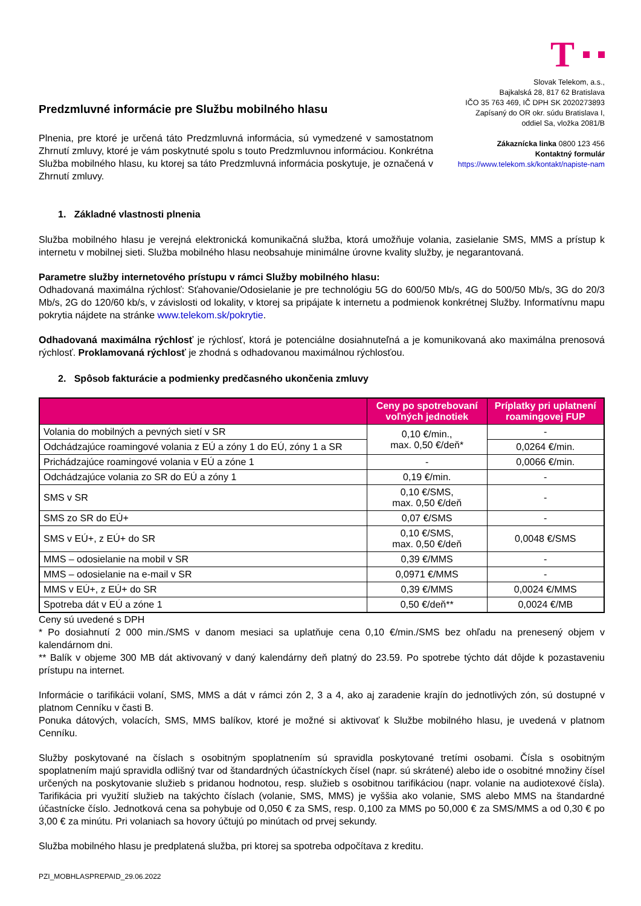Predzmluvné informácie pre Službu mobilného hlasu
Plnenia, pre ktoré je určená táto Predzmluvná informácia, sú vymedzené v samostatnom Zhrnutí zmluvy, ktoré je vám poskytnuté spolu s touto Predzmluvnou informáciou. Konkrétna Služba mobilného hlasu, ku ktorej sa táto Predzmluvná informácia poskytuje, je označená v Zhrnutí zmluvy.
T
Slovak Telekom, a.s.,
Bajkalská 28, 817 62 Bratislava
IČO 35 763 469, IČ DPH SK 2020273893
Zapísaný do OR okr. súdu Bratislava I,
oddiel Sa, vložka 2081/B
Zákaznícka linka 0800 123 456
Kontaktný formulár
https://www.telekom.sk/kontakt/napiste-nam
1. Základné vlastnosti plnenia
Služba mobilného hlasu je verejná elektronická komunikačná služba, ktorá umožňuje volania, zasielanie SMS, MMS a prístup k internetu v mobilnej sieti. Služba mobilného hlasu neobsahuje minimálne úrovne kvality služby, je negarantovaná.
Parametre služby internetového prístupu v rámci Služby mobilného hlasu:
Odhadovaná maximálna rýchlosť: Sťahovanie/Odosielanie je pre technológiu 5G do 600/50 Mb/s, 4G do 500/50 Mb/s, 3G do 20/3 Mb/s, 2G do 120/60 kb/s, v závislosti od lokality, v ktorej sa pripájate k internetu a podmienok konkrétnej Služby. Informatívnu mapu pokrytia nájdete na stránke www.telekom.sk/pokrytie.
Odhadovaná maximálna rýchlosť je rýchlosť, ktorá je potenciálne dosiahnuteľná a je komunikovaná ako maximálna prenosová rýchlosť. Proklamovaná rýchlosť je zhodná s odhadovanou maximálnou rýchlosťou.
2. Spôsob fakturácie a podmienky predčasného ukončenia zmluvy
| | Ceny po spotrebovaní voľných jednotiek | Príplatky pri uplatnení roamingovej FUP |
| --- | --- | --- |
| Volania do mobilných a pevných sietí v SR | 0,10 €/min., max. 0,50 €/deň* | - |
| Odchádzajúce roamingové volania z EÚ a zóny 1 do EÚ, zóny 1 a SR | | 0,0264 €/min. |
| Prichádzajúce roamingové volania v EÚ a zóne 1 | - | 0,0066 €/min. |
| Odchádzajúce volania zo SR do EÚ a zóny 1 | 0,19 €/min. | - |
| SMS v SR | 0,10 €/SMS, max. 0,50 €/deň | - |
| SMS zo SR do EÚ+ | 0,07 €/SMS | - |
| SMS v EÚ+, z EÚ+ do SR | 0,10 €/SMS, max. 0,50 €/deň | 0,0048 €/SMS |
| MMS – odosielanie na mobil v SR | 0,39 €/MMS | - |
| MMS – odosielanie na e-mail v SR | 0,0971 €/MMS | - |
| MMS v EÚ+, z EÚ+ do SR | 0,39 €/MMS | 0,0024 €/MMS |
| Spotreba dát v EÚ a zóne 1 | 0,50 €/deň** | 0,0024 €/MB |
Ceny sú uvedené s DPH
* Po dosiahnutí 2 000 min./SMS v danom mesiaci sa uplatňuje cena 0,10 €/min./SMS bez ohľadu na prenesený objem v kalendárnom dni.
** Balík v objeme 300 MB dát aktivovaný v daný kalendárny deň platný do 23.59. Po spotrebe týchto dát dôjde k pozastaveniu prístupu na internet.
Informácie o tarifikácii volaní, SMS, MMS a dát v rámci zón 2, 3 a 4, ako aj zaradenie krajín do jednotlivých zón, sú dostupné v platnom Cenníku v časti B.
Ponuka dátových, volacích, SMS, MMS balíkov, ktoré je možné si aktivovať k Službe mobilného hlasu, je uvedená v platnom Cenníku.
Služby poskytované na číslach s osobitným spoplatnením sú spravidla poskytované tretími osobami. Čísla s osobitným spoplatnením majú spravidla odlišný tvar od štandardných účastníckych čísel (napr. sú skrátené) alebo ide o osobitné množiny čísel určených na poskytovanie služieb s pridanou hodnotou, resp. služieb s osobitnou tarifikáciou (napr. volanie na audiotexové čísla). Tarifikácia pri využití služieb na takýchto číslach (volanie, SMS, MMS) je vyššia ako volanie, SMS alebo MMS na štandardné účastnícke číslo. Jednotková cena sa pohybuje od 0,050 € za SMS, resp. 0,100 za MMS po 50,000 € za SMS/MMS a od 0,30 € po 3,00 € za minútu. Pri volaniach sa hovory účtujú po minútach od prvej sekundy.
Služba mobilného hlasu je predplatená služba, pri ktorej sa spotreba odpočítava z kreditu.
PZI_MOBHLASPREPAID_29.06.2022